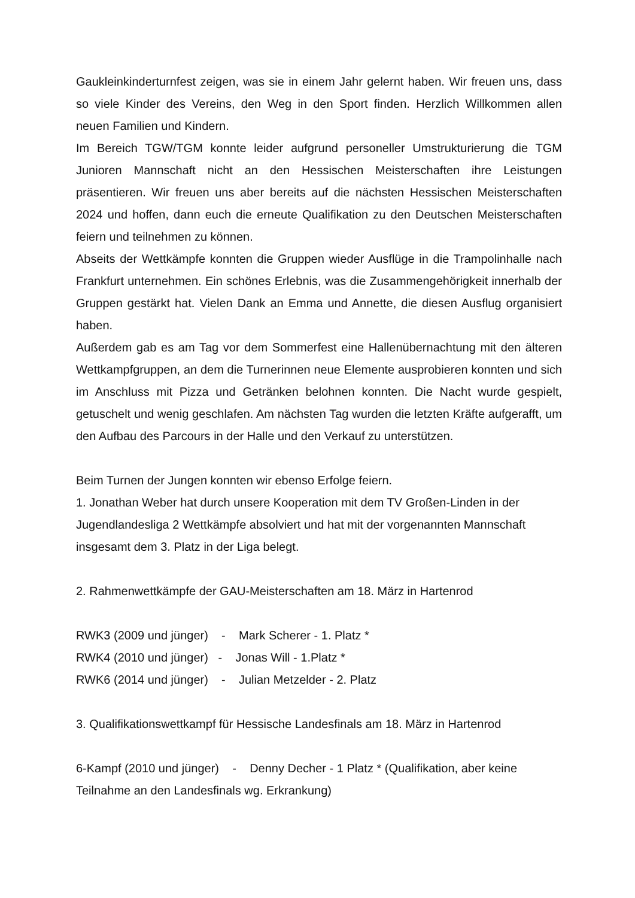Gaukleinkinderturnfest zeigen, was sie in einem Jahr gelernt haben. Wir freuen uns, dass so viele Kinder des Vereins, den Weg in den Sport finden. Herzlich Willkommen allen neuen Familien und Kindern.
Im Bereich TGW/TGM konnte leider aufgrund personeller Umstrukturierung die TGM Junioren Mannschaft nicht an den Hessischen Meisterschaften ihre Leistungen präsentieren. Wir freuen uns aber bereits auf die nächsten Hessischen Meisterschaften 2024 und hoffen, dann euch die erneute Qualifikation zu den Deutschen Meisterschaften feiern und teilnehmen zu können.
Abseits der Wettkämpfe konnten die Gruppen wieder Ausflüge in die Trampolinhalle nach Frankfurt unternehmen. Ein schönes Erlebnis, was die Zusammengehörigkeit innerhalb der Gruppen gestärkt hat. Vielen Dank an Emma und Annette, die diesen Ausflug organisiert haben.
Außerdem gab es am Tag vor dem Sommerfest eine Hallenübernachtung mit den älteren Wettkampfgruppen, an dem die Turnerinnen neue Elemente ausprobieren konnten und sich im Anschluss mit Pizza und Getränken belohnen konnten. Die Nacht wurde gespielt, getuschelt und wenig geschlafen. Am nächsten Tag wurden die letzten Kräfte aufgerafft, um den Aufbau des Parcours in der Halle und den Verkauf zu unterstützen.
Beim Turnen der Jungen konnten wir ebenso Erfolge feiern.
1. Jonathan Weber hat durch unsere Kooperation mit dem TV Großen-Linden in der Jugendlandesliga 2 Wettkämpfe absolviert und hat mit der vorgenannten Mannschaft insgesamt dem 3. Platz in der Liga belegt.
2. Rahmenwettkämpfe der GAU-Meisterschaften am 18. März in Hartenrod
RWK3 (2009 und jünger) - Mark Scherer - 1. Platz *
RWK4 (2010 und jünger) - Jonas Will - 1.Platz *
RWK6 (2014 und jünger) - Julian Metzelder - 2. Platz
3. Qualifikationswettkampf für Hessische Landesfinals am 18. März in Hartenrod
6-Kampf (2010 und jünger) - Denny Decher - 1 Platz * (Qualifikation, aber keine Teilnahme an den Landesfinals wg. Erkrankung)